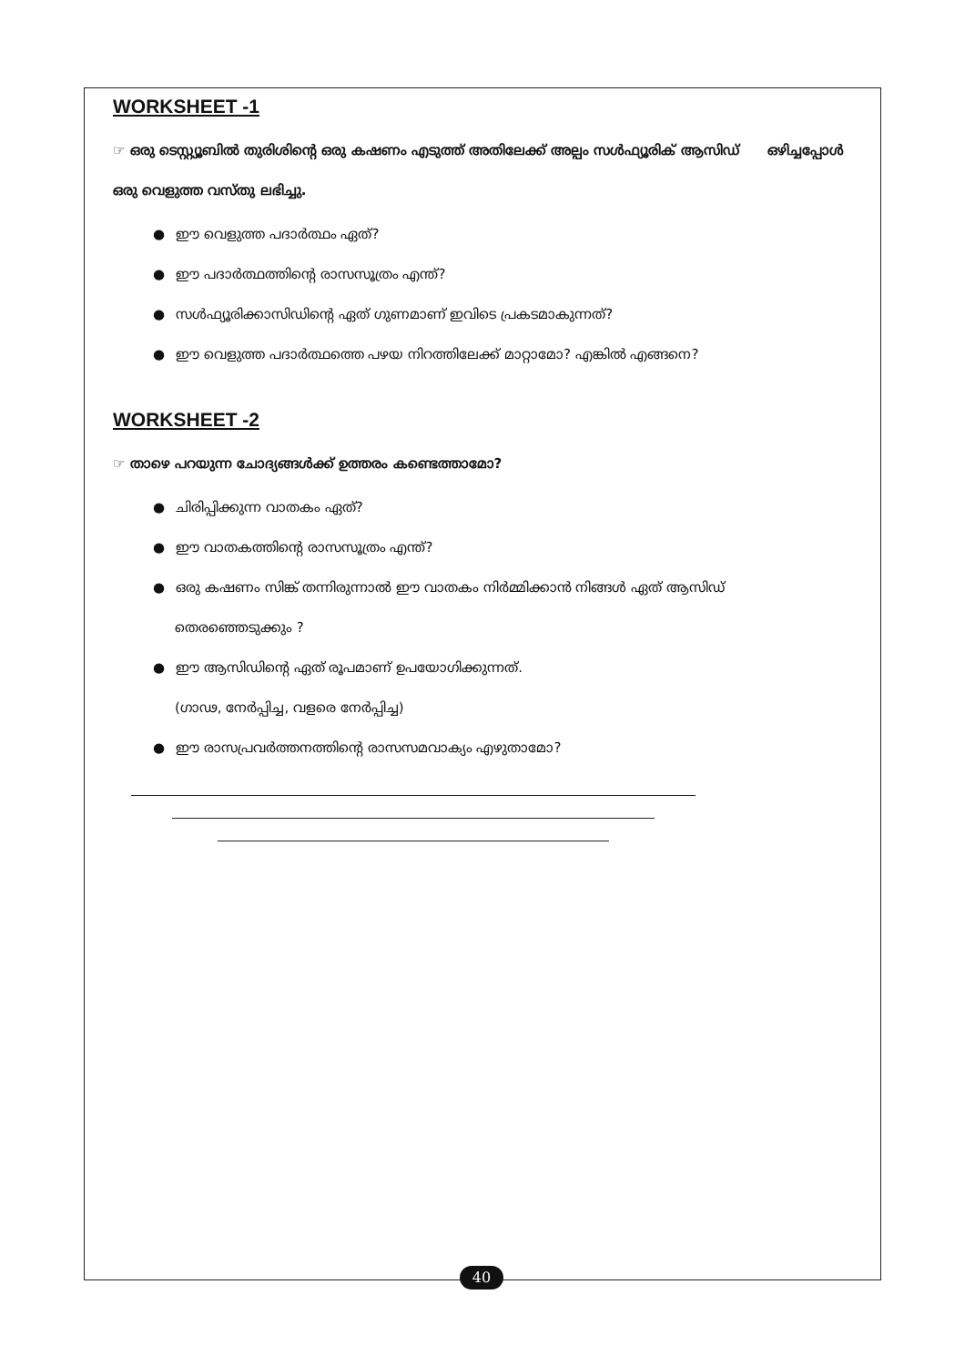WORKSHEET -1
☞ ഒരു ടെസ്റ്റ്യൂബിൽ തുരിശിന്റെ ഒരു കഷണം എടുത്ത് അതിലേക്ക് അല്പം സൾഫ്യൂരിക് ആസിഡ് ഒഴിച്ചപ്പോൾ ഒരു വെളുത്ത വസ്തു ലഭിച്ചു.
● ഈ വെളുത്ത പദാർത്ഥം ഏത്?
● ഈ പദാർത്ഥത്തിന്റെ രാസസൂത്രം എന്ത്?
● സൾഫ്യൂരിക്കാസിഡിന്റെ ഏത് ഗുണമാണ് ഇവിടെ പ്രകടമാകുന്നത്?
● ഈ വെളുത്ത പദാർത്ഥത്തെ പഴയ നിറത്തിലേക്ക് മാറ്റാമോ? എങ്കിൽ എങ്ങനെ?
WORKSHEET -2
☞ താഴെ പറയുന്ന ചോദ്യങ്ങൾക്ക് ഉത്തരം കണ്ടെത്താമോ?
● ചിരിപ്പിക്കുന്ന വാതകം ഏത്?
● ഈ വാതകത്തിന്റെ രാസസൂത്രം എന്ത്?
● ഒരു കഷണം സിങ്ക് തന്നിരുന്നാൽ ഈ വാതകം നിർമ്മിക്കാൻ നിങ്ങൾ ഏത് ആസിഡ്
തെരഞ്ഞെടുക്കും ?
● ഈ ആസിഡിന്റെ ഏത് രൂപമാണ് ഉപയോഗിക്കുന്നത്.
(ഗാഢ, നേർപ്പിച്ച, വളരെ നേർപ്പിച്ച)
● ഈ രാസപ്രവർത്തനത്തിന്റെ രാസസമവാക്യം എഴുതാമോ?
40